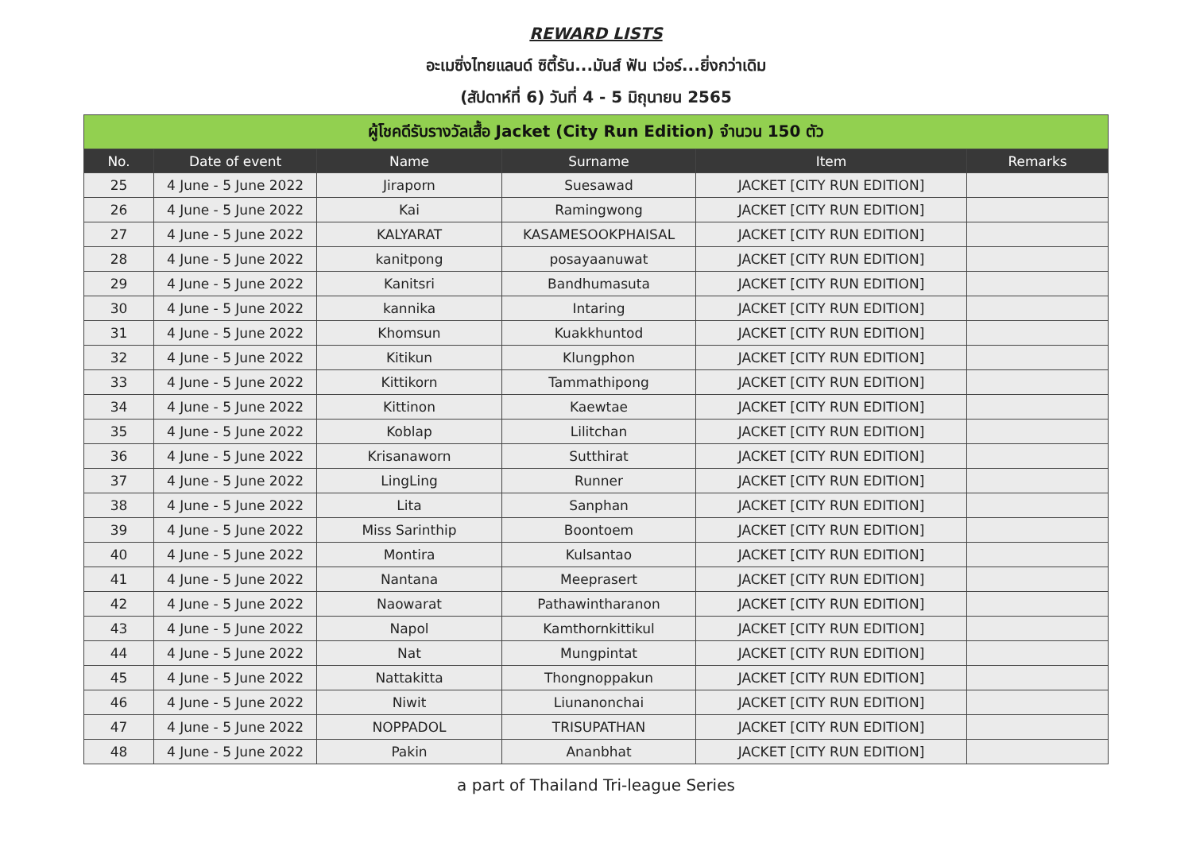REWARD LISTS
อะเมซิ่งไทยแลนด์ ซิตี้รัน...มันส์ ฟัน เว่อร์...ยิ่งกว่าเดิม
(สัปดาห์ที่ 6) วันที่ 4 - 5 มิถุนายน 2565
| ผู้โชคดีรับรางวัลเสื้อ Jacket (City Run Edition) จำนวน 150 ตัว | | | | | |
| --- | --- | --- | --- | --- | --- |
| No. | Date of event | Name | Surname | Item | Remarks |
| 25 | 4 June - 5 June 2022 | Jiraporn | Suesawad | JACKET [CITY RUN EDITION] | |
| 26 | 4 June - 5 June 2022 | Kai | Ramingwong | JACKET [CITY RUN EDITION] | |
| 27 | 4 June - 5 June 2022 | KALYARAT | KASAMESOOKPHAISAL | JACKET [CITY RUN EDITION] | |
| 28 | 4 June - 5 June 2022 | kanitpong | posayaanuwat | JACKET [CITY RUN EDITION] | |
| 29 | 4 June - 5 June 2022 | Kanitsri | Bandhumasuta | JACKET [CITY RUN EDITION] | |
| 30 | 4 June - 5 June 2022 | kannika | Intaring | JACKET [CITY RUN EDITION] | |
| 31 | 4 June - 5 June 2022 | Khomsun | Kuakkhuntod | JACKET [CITY RUN EDITION] | |
| 32 | 4 June - 5 June 2022 | Kitikun | Klungphon | JACKET [CITY RUN EDITION] | |
| 33 | 4 June - 5 June 2022 | Kittikorn | Tammathipong | JACKET [CITY RUN EDITION] | |
| 34 | 4 June - 5 June 2022 | Kittinon | Kaewtae | JACKET [CITY RUN EDITION] | |
| 35 | 4 June - 5 June 2022 | Koblap | Lilitchan | JACKET [CITY RUN EDITION] | |
| 36 | 4 June - 5 June 2022 | Krisanaworn | Sutthirat | JACKET [CITY RUN EDITION] | |
| 37 | 4 June - 5 June 2022 | LingLing | Runner | JACKET [CITY RUN EDITION] | |
| 38 | 4 June - 5 June 2022 | Lita | Sanphan | JACKET [CITY RUN EDITION] | |
| 39 | 4 June - 5 June 2022 | Miss Sarinthip | Boontoem | JACKET [CITY RUN EDITION] | |
| 40 | 4 June - 5 June 2022 | Montira | Kulsantao | JACKET [CITY RUN EDITION] | |
| 41 | 4 June - 5 June 2022 | Nantana | Meeprasert | JACKET [CITY RUN EDITION] | |
| 42 | 4 June - 5 June 2022 | Naowarat | Pathawintharanon | JACKET [CITY RUN EDITION] | |
| 43 | 4 June - 5 June 2022 | Napol | Kamthornkittikul | JACKET [CITY RUN EDITION] | |
| 44 | 4 June - 5 June 2022 | Nat | Mungpintat | JACKET [CITY RUN EDITION] | |
| 45 | 4 June - 5 June 2022 | Nattakitta | Thongnoppakun | JACKET [CITY RUN EDITION] | |
| 46 | 4 June - 5 June 2022 | Niwit | Liunanonchai | JACKET [CITY RUN EDITION] | |
| 47 | 4 June - 5 June 2022 | NOPPADOL | TRISUPATHAN | JACKET [CITY RUN EDITION] | |
| 48 | 4 June - 5 June 2022 | Pakin | Ananbhat | JACKET [CITY RUN EDITION] | |
a part of Thailand Tri-league Series